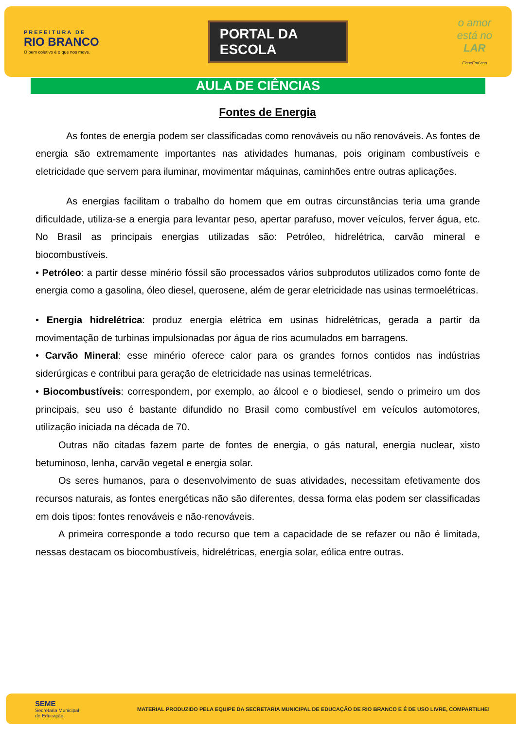PREFEITURA DE
RIO BRANCO
O bem coletivo é o que nos move.
PORTAL DA ESCOLA
o amor
está no
LAR
FiqueEmCasa
AULA DE CIÊNCIAS
Fontes de Energia
As fontes de energia podem ser classificadas como renováveis ou não renováveis. As fontes de energia são extremamente importantes nas atividades humanas, pois originam combustíveis e eletricidade que servem para iluminar, movimentar máquinas, caminhões entre outras aplicações.
As energias facilitam o trabalho do homem que em outras circunstâncias teria uma grande dificuldade, utiliza-se a energia para levantar peso, apertar parafuso, mover veículos, ferver água, etc. No Brasil as principais energias utilizadas são: Petróleo, hidrelétrica, carvão mineral e biocombustíveis.
• Petróleo: a partir desse minério fóssil são processados vários subprodutos utilizados como fonte de energia como a gasolina, óleo diesel, querosene, além de gerar eletricidade nas usinas termoelétricas.
• Energia hidrelétrica: produz energia elétrica em usinas hidrelétricas, gerada a partir da movimentação de turbinas impulsionadas por água de rios acumulados em barragens.
• Carvão Mineral: esse minério oferece calor para os grandes fornos contidos nas indústrias siderúrgicas e contribui para geração de eletricidade nas usinas termelétricas.
• Biocombustíveis: correspondem, por exemplo, ao álcool e o biodiesel, sendo o primeiro um dos principais, seu uso é bastante difundido no Brasil como combustível em veículos automotores, utilização iniciada na década de 70.
Outras não citadas fazem parte de fontes de energia, o gás natural, energia nuclear, xisto betuminoso, lenha, carvão vegetal e energia solar.
Os seres humanos, para o desenvolvimento de suas atividades, necessitam efetivamente dos recursos naturais, as fontes energéticas não são diferentes, dessa forma elas podem ser classificadas em dois tipos: fontes renováveis e não-renováveis.
A primeira corresponde a todo recurso que tem a capacidade de se refazer ou não é limitada, nessas destacam os biocombustíveis, hidrelétricas, energia solar, eólica entre outras.
SEME
Secretaria Municipal
de Educação
MATERIAL PRODUZIDO PELA EQUIPE DA SECRETARIA MUNICIPAL DE EDUCAÇÃO DE RIO BRANCO E É DE USO LIVRE, COMPARTILHE!